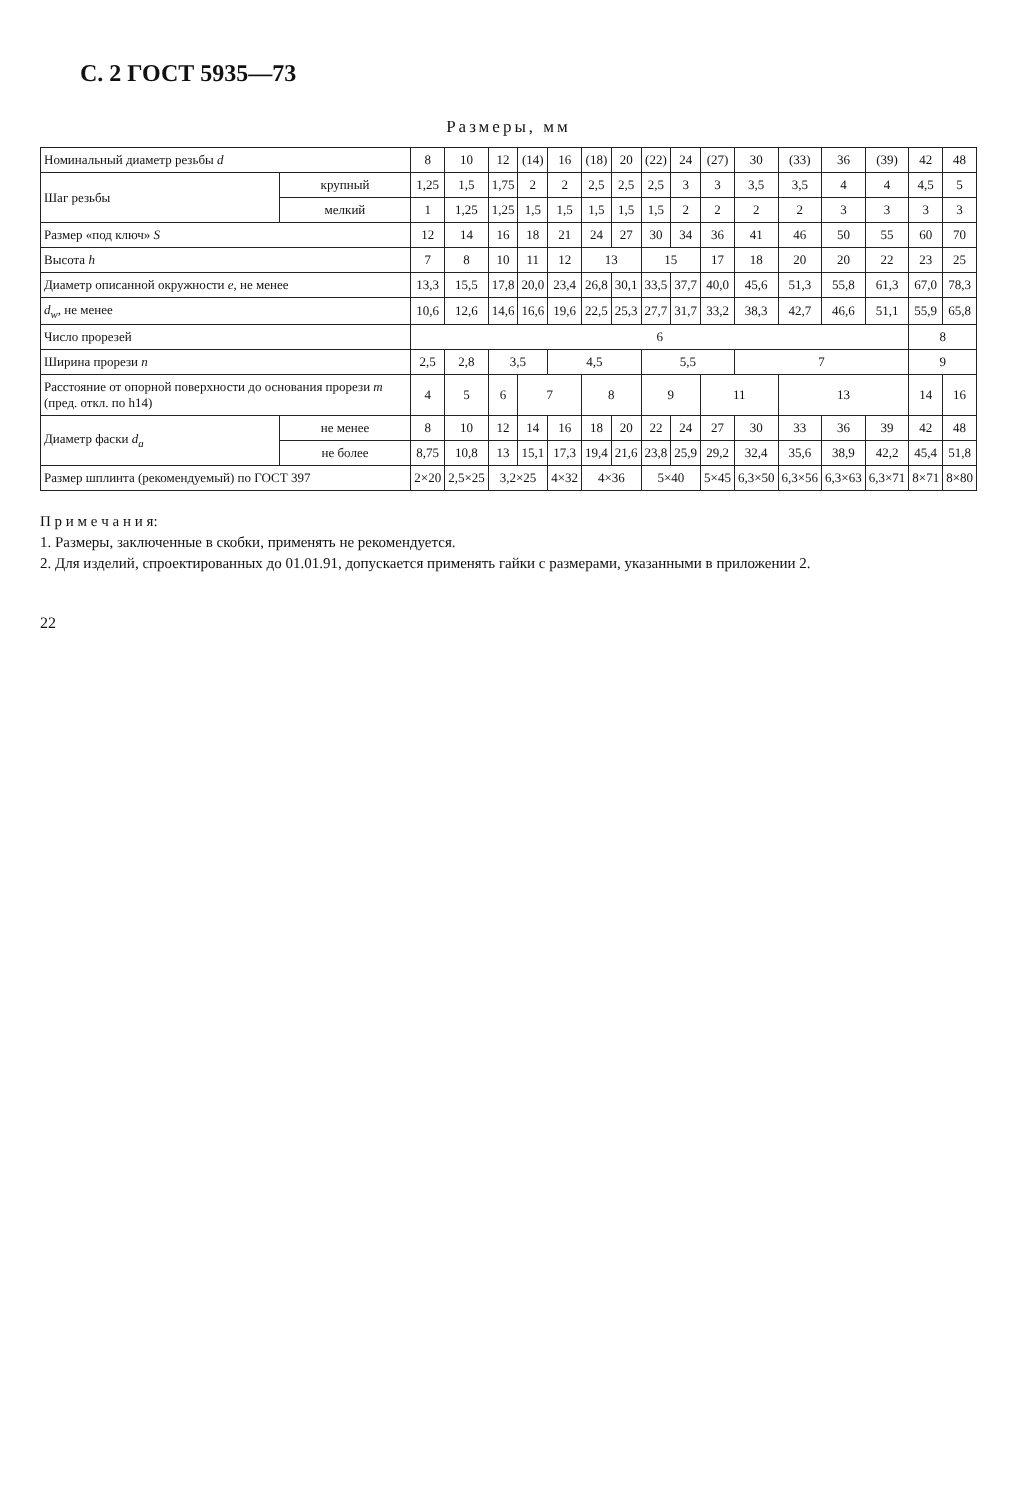С. 2 ГОСТ 5935—73
Размеры, мм
| Номинальный диаметр резьбы d | | 8 | 10 | 12 | (14) | 16 | (18) | 20 | (22) | 24 | (27) | 30 | (33) | 36 | (39) | 42 | 48 |
| --- | --- | --- | --- | --- | --- | --- | --- | --- | --- | --- | --- | --- | --- | --- | --- | --- | --- |
| Шаг резьбы | крупный | 1,25 | 1,5 | 1,75 | 2 | 2 | 2,5 | 2,5 | 2,5 | 3 | 3 | 3,5 | 3,5 | 4 | 4 | 4,5 | 5 |
| | мелкий | 1 | 1,25 | 1,25 | 1,5 | 1,5 | 1,5 | 1,5 | 1,5 | 2 | 2 | 2 | 2 | 3 | 3 | 3 | 3 |
| Размер «под ключ» S | | 12 | 14 | 16 | 18 | 21 | 24 | 27 | 30 | 34 | 36 | 41 | 46 | 50 | 55 | 60 | 70 |
| Высота h | | 7 | 8 | 10 | 11 | 12 | 13 | | 15 | | 17 | 18 | 20 | 20 | 22 | 23 | 25 |
| Диаметр описанной окружности e , не менее | | 13,3 | 15,5 | 17,8 | 20,0 | 23,4 | 26,8 | 30,1 | 33,5 | 37,7 | 40,0 | 45,6 | 51,3 | 55,8 | 61,3 | 67,0 | 78,3 |
| d<sub>w</sub> , не менее | | 10,6 | 12,6 | 14,6 | 16,6 | 19,6 | 22,5 | 25,3 | 27,7 | 31,7 | 33,2 | 38,3 | 42,7 | 46,6 | 51,1 | 55,9 | 65,8 |
| Число прорезей | | 6 | | | | | | | | | | | | | | 8 | |
| Ширина прорези n | | 2,5 | 2,8 | 3,5 | | 4,5 | | | 5,5 | | | 7 | | | | 9 | |
| Расстояние от опорной поверхности до основания прорези m (пред. откл. по h14) | | 4 | 5 | 6 | 7 | | 8 | | 9 | | 11 | | 13 | | | 14 | 16 |
| Диаметр фаски d<sub>a</sub> | не менее | 8 | 10 | 12 | 14 | 16 | 18 | 20 | 22 | 24 | 27 | 30 | 33 | 36 | 39 | 42 | 48 |
| | не более | 8,75 | 10,8 | 13 | 15,1 | 17,3 | 19,4 | 21,6 | 23,8 | 25,9 | 29,2 | 32,4 | 35,6 | 38,9 | 42,2 | 45,4 | 51,8 |
| Размер шплинта (рекомендуемый) по ГОСТ 397 | | 2×20 | 2,5×25 | 3,2×25 | | 4×32 | 4×36 | | 5×40 | | 5×45 | 6,3×50 | 6,3×56 | 6,3×63 | 6,3×71 | 8×71 | 8×80 |
П р и м е ч а н и я:
1. Размеры, заключенные в скобки, применять не рекомендуется.
2. Для изделий, спроектированных до 01.01.91, допускается применять гайки с размерами, указанными в приложении 2.
22